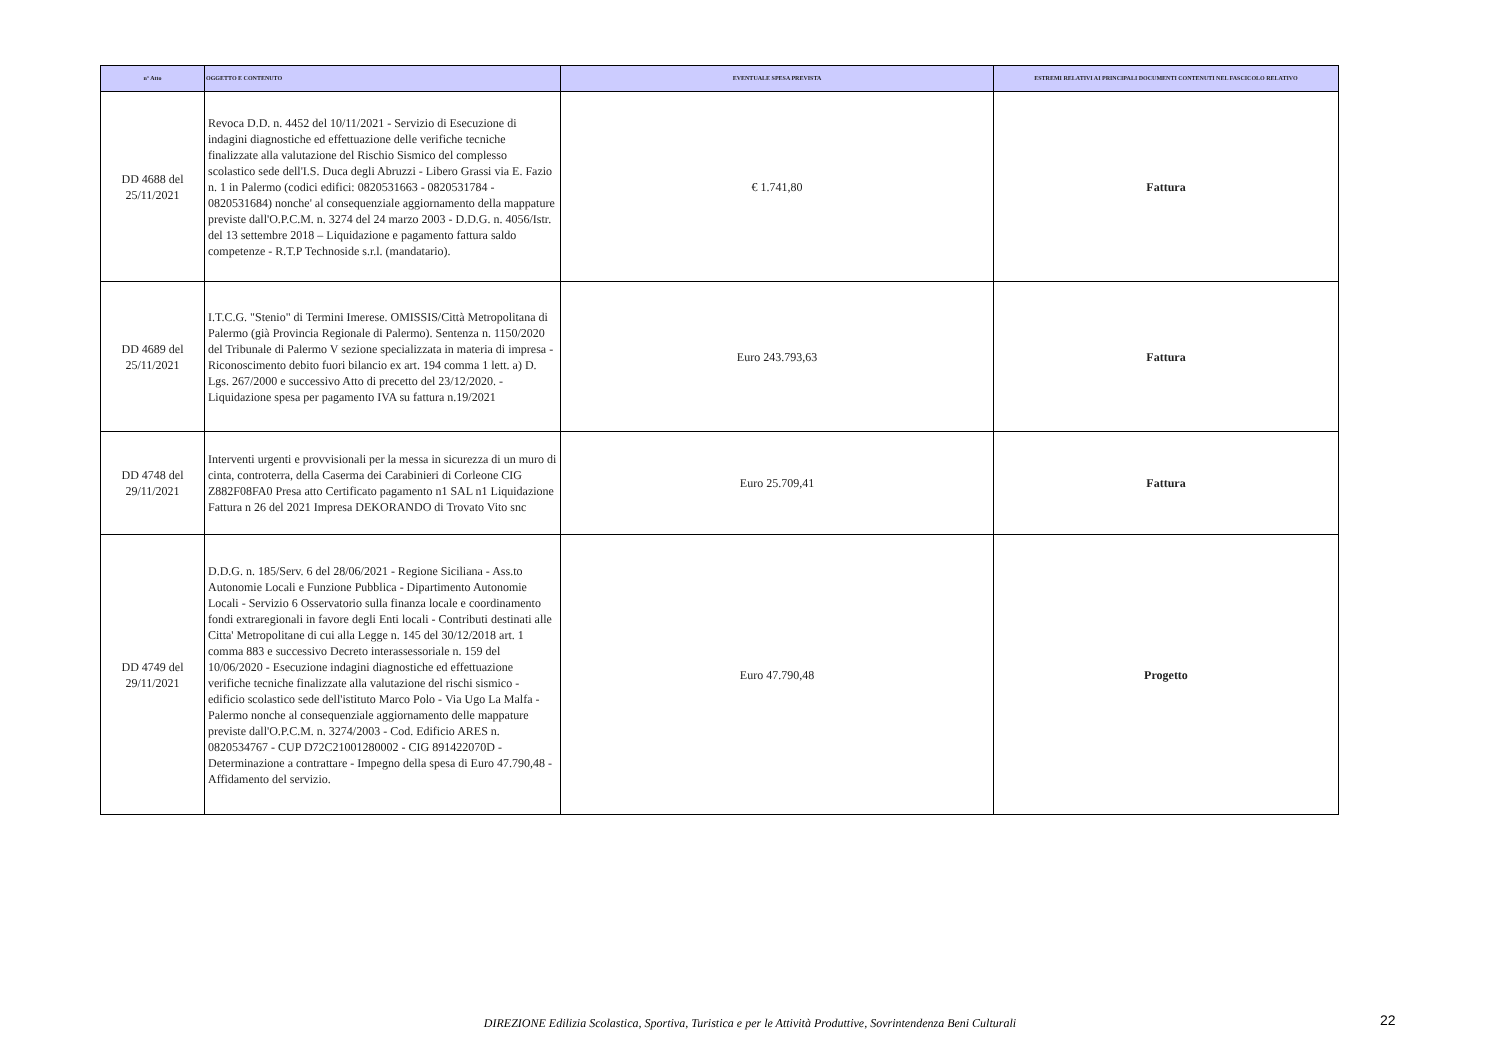| n° Atto | OGGETTO E CONTENUTO | EVENTUALE SPESA PREVISTA | ESTREMI RELATIVI AI PRINCIPALI DOCUMENTI CONTENUTI NEL FASCICOLO RELATIVO |
| --- | --- | --- | --- |
| DD 4688 del 25/11/2021 | Revoca D.D. n. 4452 del 10/11/2021 - Servizio di Esecuzione di indagini diagnostiche ed effettuazione delle verifiche tecniche finalizzate alla valutazione del Rischio Sismico del complesso scolastico sede dell'I.S. Duca degli Abruzzi - Libero Grassi via E. Fazio n. 1 in Palermo (codici edifici: 0820531663 - 0820531784 - 0820531684) nonche' al consequenziale aggiornamento della mappature previste dall'O.P.C.M. n. 3274 del 24 marzo 2003 - D.D.G. n. 4056/Istr. del 13 settembre 2018 – Liquidazione e pagamento fattura saldo competenze - R.T.P Technoside s.r.l. (mandatario). | € 1.741,80 | Fattura |
| DD 4689 del 25/11/2021 | I.T.C.G. "Stenio" di Termini Imerese. OMISSIS/Città Metropolitana di Palermo (già Provincia Regionale di Palermo). Sentenza n. 1150/2020 del Tribunale di Palermo V sezione specializzata in materia di impresa - Riconoscimento debito fuori bilancio ex art. 194 comma 1 lett. a) D. Lgs. 267/2000 e successivo Atto di precetto del 23/12/2020. - Liquidazione spesa per pagamento IVA su fattura n.19/2021 | Euro 243.793,63 | Fattura |
| DD 4748 del 29/11/2021 | Interventi urgenti e provvisionali per la messa in sicurezza di un muro di cinta, controterra, della Caserma dei Carabinieri di Corleone CIG Z882F08FA0 Presa atto Certificato pagamento n1 SAL n1 Liquidazione Fattura n 26 del 2021 Impresa DEKORANDO di Trovato Vito snc | Euro 25.709,41 | Fattura |
| DD 4749 del 29/11/2021 | D.D.G. n. 185/Serv. 6 del 28/06/2021 - Regione Siciliana - Ass.to Autonomie Locali e Funzione Pubblica - Dipartimento Autonomie Locali - Servizio 6 Osservatorio sulla finanza locale e coordinamento fondi extraregionali in favore degli Enti locali - Contributi destinati alle Citta' Metropolitane di cui alla Legge n. 145 del 30/12/2018 art. 1 comma 883 e successivo Decreto interassessoriale n. 159 del 10/06/2020 - Esecuzione indagini diagnostiche ed effettuazione verifiche tecniche finalizzate alla valutazione del rischi sismico - edificio scolastico sede dell'istituto Marco Polo - Via Ugo La Malfa - Palermo nonche al consequenziale aggiornamento delle mappature previste dall'O.P.C.M. n. 3274/2003 - Cod. Edificio ARES n. 0820534767 - CUP D72C21001280002 - CIG 891422070D - Determinazione a contrattare - Impegno della spesa di Euro 47.790,48 - Affidamento del servizio. | Euro 47.790,48 | Progetto |
DIREZIONE Edilizia Scolastica, Sportiva, Turistica e per le Attività Produttive, Sovrintendenza Beni Culturali 22